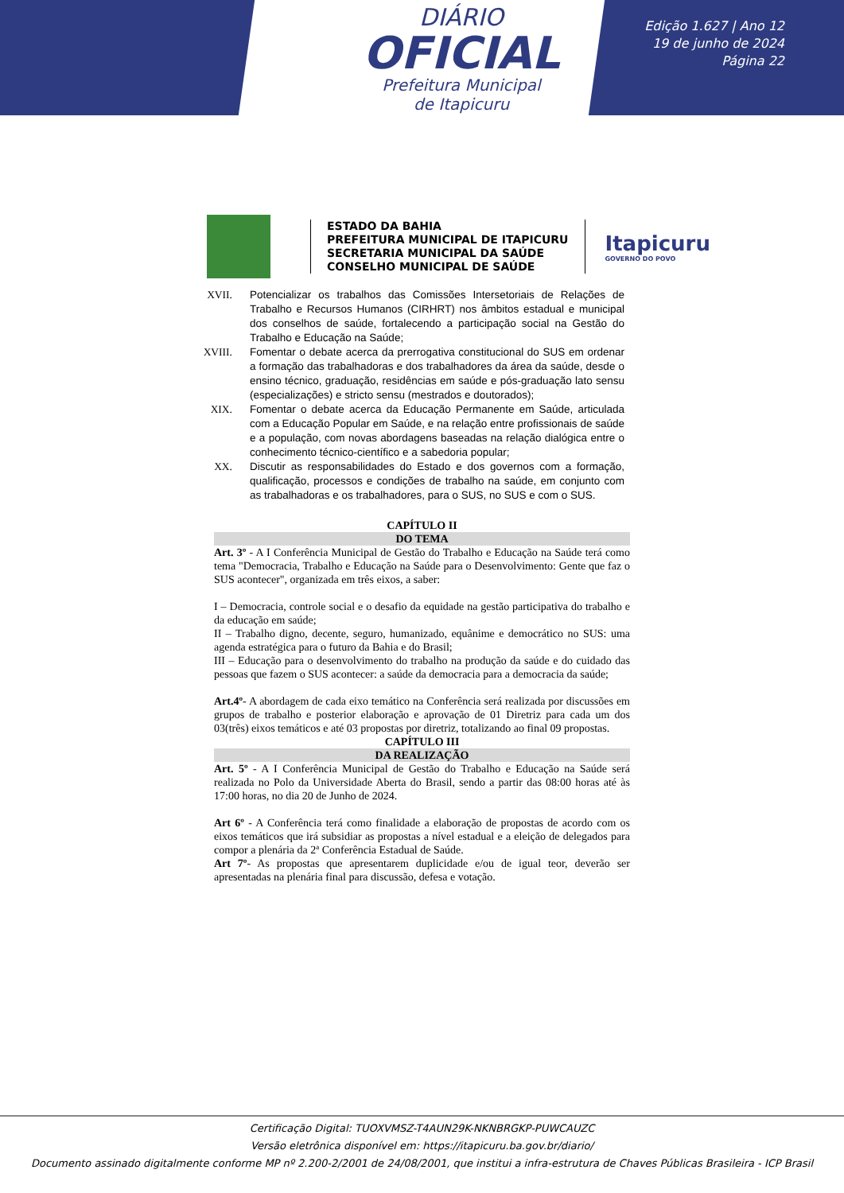DIÁRIO
OFICIAL
Prefeitura Municipal
de Itapicuru
Edição 1.627 | Ano 12
19 de junho de 2024
Página 22
ESTADO DA BAHIA
PREFEITURA MUNICIPAL DE ITAPICURU
SECRETARIA MUNICIPAL DA SAÚDE
CONSELHO MUNICIPAL DE SAÚDE
Itapicuru
GOVERNO DO POVO
XVII. Potencializar os trabalhos das Comissões Intersetoriais de Relações de Trabalho e Recursos Humanos (CIRHRT) nos âmbitos estadual e municipal dos conselhos de saúde, fortalecendo a participação social na Gestão do Trabalho e Educação na Saúde;
XVIII. Fomentar o debate acerca da prerrogativa constitucional do SUS em ordenar a formação das trabalhadoras e dos trabalhadores da área da saúde, desde o ensino técnico, graduação, residências em saúde e pós-graduação lato sensu (especializações) e stricto sensu (mestrados e doutorados);
XIX. Fomentar o debate acerca da Educação Permanente em Saúde, articulada com a Educação Popular em Saúde, e na relação entre profissionais de saúde e a população, com novas abordagens baseadas na relação dialógica entre o conhecimento técnico-científico e a sabedoria popular;
XX. Discutir as responsabilidades do Estado e dos governos com a formação, qualificação, processos e condições de trabalho na saúde, em conjunto com as trabalhadoras e os trabalhadores, para o SUS, no SUS e com o SUS.
CAPÍTULO II
DO TEMA
Art. 3º - A I Conferência Municipal de Gestão do Trabalho e Educação na Saúde terá como tema "Democracia, Trabalho e Educação na Saúde para o Desenvolvimento: Gente que faz o SUS acontecer", organizada em três eixos, a saber:
I – Democracia, controle social e o desafio da equidade na gestão participativa do trabalho e da educação em saúde;
II – Trabalho digno, decente, seguro, humanizado, equânime e democrático no SUS: uma agenda estratégica para o futuro da Bahia e do Brasil;
III – Educação para o desenvolvimento do trabalho na produção da saúde e do cuidado das pessoas que fazem o SUS acontecer: a saúde da democracia para a democracia da saúde;
Art.4º- A abordagem de cada eixo temático na Conferência será realizada por discussões em grupos de trabalho e posterior elaboração e aprovação de 01 Diretriz para cada um dos 03(três) eixos temáticos e até 03 propostas por diretriz, totalizando ao final 09 propostas.
CAPÍTULO III
DA REALIZAÇÃO
Art. 5º - A I Conferência Municipal de Gestão do Trabalho e Educação na Saúde será realizada no Polo da Universidade Aberta do Brasil, sendo a partir das 08:00 horas até às 17:00 horas, no dia 20 de Junho de 2024.
Art 6º - A Conferência terá como finalidade a elaboração de propostas de acordo com os eixos temáticos que irá subsidiar as propostas a nível estadual e a eleição de delegados para compor a plenária da 2ª Conferência Estadual de Saúde.
Art 7º- As propostas que apresentarem duplicidade e/ou de igual teor, deverão ser apresentadas na plenária final para discussão, defesa e votação.
Certificação Digital: TUOXVMSZ-T4AUN29K-NKNBRGKP-PUWCAUZC
Versão eletrônica disponível em: https://itapicuru.ba.gov.br/diario/
Documento assinado digitalmente conforme MP nº 2.200-2/2001 de 24/08/2001, que institui a infra-estrutura de Chaves Públicas Brasileira - ICP Brasil